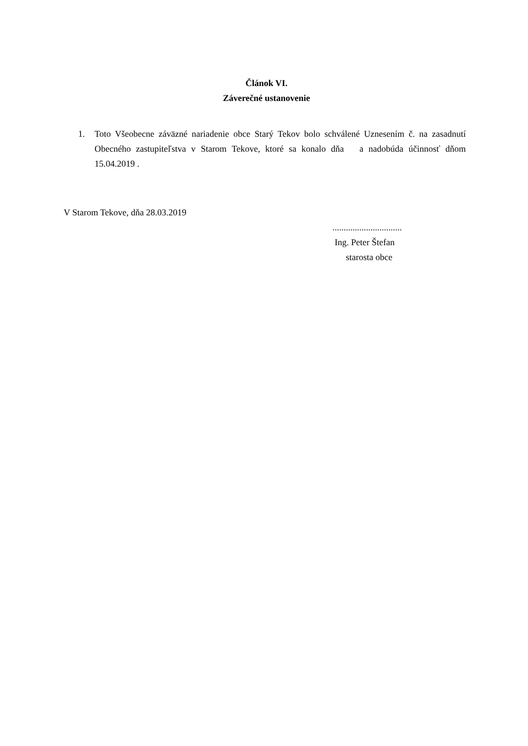Článok VI.
Záverečné ustanovenie
1. Toto Všeobecne záväzné nariadenie obce Starý Tekov bolo schválené Uznesením č. na zasadnutí Obecného zastupiteľstva v Starom Tekove, ktoré sa konalo dňa a nadobúda účinnosť dňom 15.04.2019 .
V Starom Tekove, dňa 28.03.2019
...............................
Ing. Peter Štefan
starosta obce